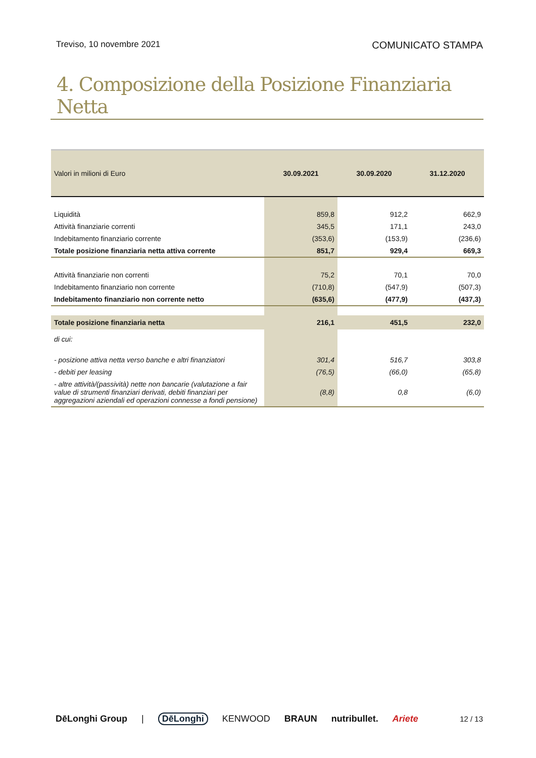Treviso, 10 novembre 2021 COMUNICATO STAMPA
4. Composizione della Posizione Finanziaria Netta
| Valori in milioni di Euro | 30.09.2021 | 30.09.2020 | 31.12.2020 |
| Liquidità | 859,8 | 912,2 | 662,9 |
| Attività finanziarie correnti | 345,5 | 171,1 | 243,0 |
| Indebitamento finanziario corrente | (353,6) | (153,9) | (236,6) |
| Totale posizione finanziaria netta attiva corrente | 851,7 | 929,4 | 669,3 |
| Attività finanziarie non correnti | 75,2 | 70,1 | 70,0 |
| Indebitamento finanziario non corrente | (710,8) | (547,9) | (507,3) |
| Indebitamento finanziario non corrente netto | (635,6) | (477,9) | (437,3) |
| Totale posizione finanziaria netta | 216,1 | 451,5 | 232,0 |
| di cui: | | | |
| - posizione attiva netta verso banche e altri finanziatori | 301,4 | 516,7 | 303,8 |
| - debiti per leasing | (76,5) | (66,0) | (65,8) |
| - altre attività/(passività) nette non bancarie (valutazione a fair value di strumenti finanziari derivati, debiti finanziari per aggregazioni aziendali ed operazioni connesse a fondi pensione) | (8,8) | 0,8 | (6,0) |
DēLonghi Group | DēLonghi KENWOOD BRAUN nutribullet. Ariete 12 / 13